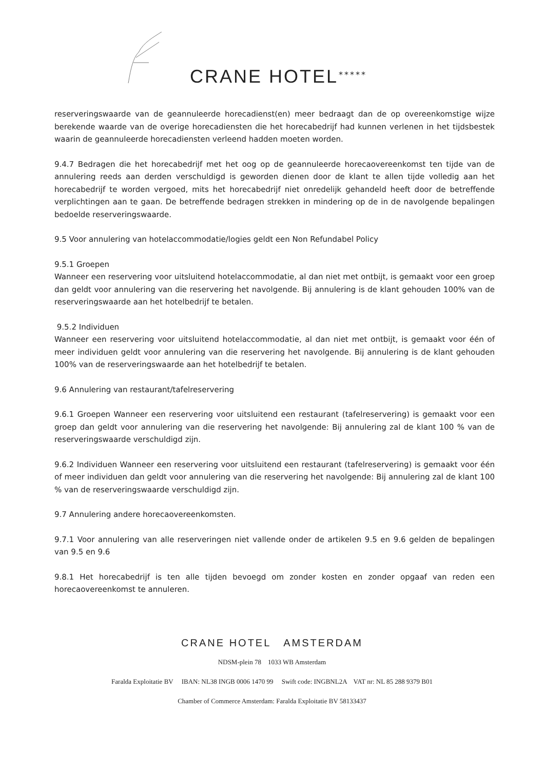CRANE HOTEL *****
reserveringswaarde van de geannuleerde horecadienst(en) meer bedraagt dan de op overeenkomstige wijze berekende waarde van de overige horecadiensten die het horecabedrijf had kunnen verlenen in het tijdsbestek waarin de geannuleerde horecadiensten verleend hadden moeten worden.
9.4.7 Bedragen die het horecabedrijf met het oog op de geannuleerde horecaovereenkomst ten tijde van de annulering reeds aan derden verschuldigd is geworden dienen door de klant te allen tijde volledig aan het horecabedrijf te worden vergoed, mits het horecabedrijf niet onredelijk gehandeld heeft door de betreffende verplichtingen aan te gaan. De betreffende bedragen strekken in mindering op de in de navolgende bepalingen bedoelde reserveringswaarde.
9.5 Voor annulering van hotelaccommodatie/logies geldt een Non Refundabel Policy
9.5.1 Groepen
Wanneer een reservering voor uitsluitend hotelaccommodatie, al dan niet met ontbijt, is gemaakt voor een groep dan geldt voor annulering van die reservering het navolgende. Bij annulering is de klant gehouden 100% van de reserveringswaarde aan het hotelbedrijf te betalen.
9.5.2 Individuen
Wanneer een reservering voor uitsluitend hotelaccommodatie, al dan niet met ontbijt, is gemaakt voor één of meer individuen geldt voor annulering van die reservering het navolgende. Bij annulering is de klant gehouden 100% van de reserveringswaarde aan het hotelbedrijf te betalen.
9.6 Annulering van restaurant/tafelreservering
9.6.1 Groepen Wanneer een reservering voor uitsluitend een restaurant (tafelreservering) is gemaakt voor een groep dan geldt voor annulering van die reservering het navolgende: Bij annulering zal de klant 100 % van de reserveringswaarde verschuldigd zijn.
9.6.2 Individuen Wanneer een reservering voor uitsluitend een restaurant (tafelreservering) is gemaakt voor één of meer individuen dan geldt voor annulering van die reservering het navolgende: Bij annulering zal de klant 100 % van de reserveringswaarde verschuldigd zijn.
9.7 Annulering andere horecaovereenkomsten.
9.7.1 Voor annulering van alle reserveringen niet vallende onder de artikelen 9.5 en 9.6 gelden de bepalingen van 9.5 en 9.6
9.8.1 Het horecabedrijf is ten alle tijden bevoegd om zonder kosten en zonder opgaaf van reden een horecaovereenkomst te annuleren.
CRANE HOTEL AMSTERDAM
NDSM-plein 78 1033 WB Amsterdam
Faralda Exploitatie BV IBAN: NL38 INGB 0006 1470 99 Swift code: INGBNL2A VAT nr: NL 85 288 9379 B01
Chamber of Commerce Amsterdam: Faralda Exploitatie BV 58133437